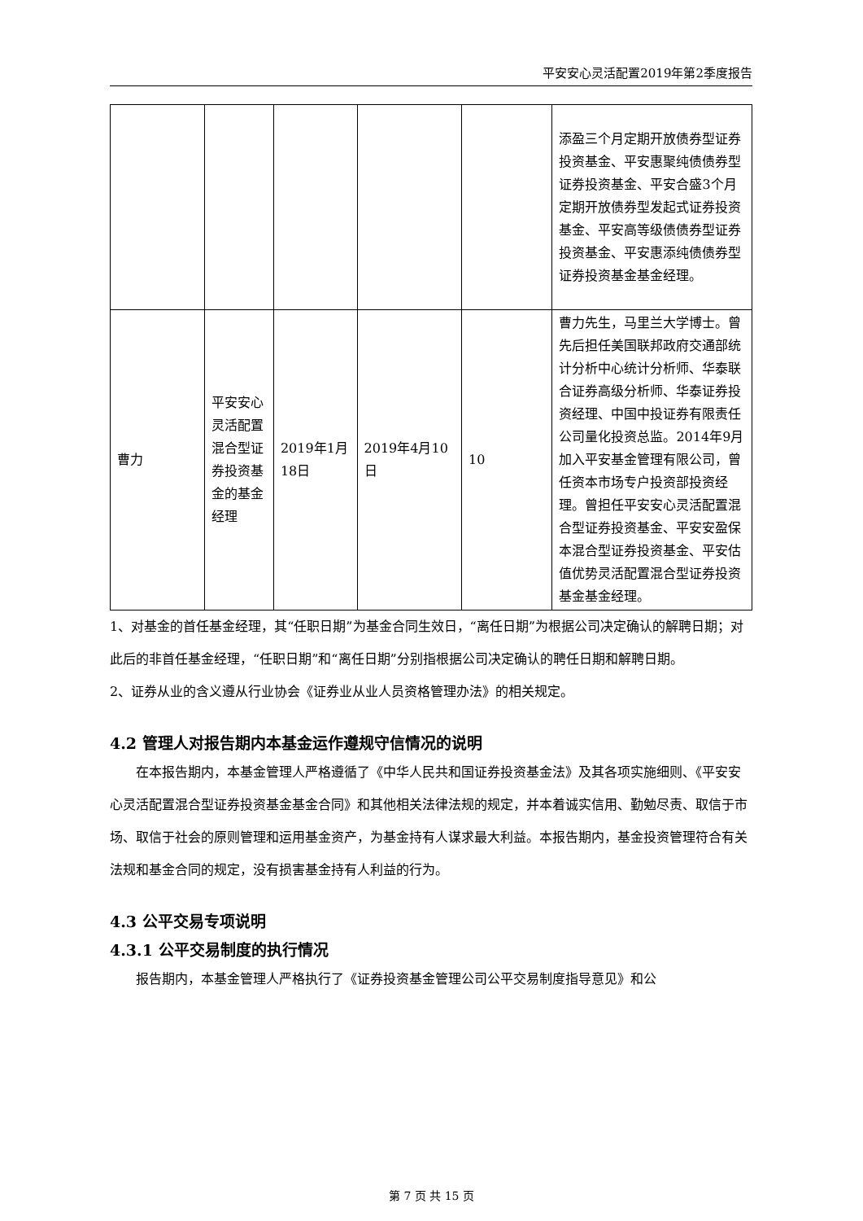平安安心灵活配置2019年第2季度报告
| | | | | | 添盈三个月定期开放债券型证券投资基金、平安惠聚纯债债券型证券投资基金、平安合盛3个月定期开放债券型发起式证券投资基金、平安高等级债债券型证券投资基金、平安惠添纯债债券型证券投资基金基金经理。 |
| 曹力 | 平安安心灵活配置混合型证券投资基金的基金经理 | 2019年1月18日 | 2019年4月10日 | 10 | 曹力先生，马里兰大学博士。曾先后担任美国联邦政府交通部统计分析中心统计分析师、华泰联合证券高级分析师、华泰证券投资经理、中国中投证券有限责任公司量化投资总监。2014年9月加入平安基金管理有限公司，曾任资本市场专户投资部投资经理。曾担任平安安心灵活配置混合型证券投资基金、平安安盈保本混合型证券投资基金、平安估值优势灵活配置混合型证券投资基金基金经理。 |
1、对基金的首任基金经理，其“任职日期”为基金合同生效日，“离任日期”为根据公司决定确认的解聘日期；对此后的非首任基金经理，“任职日期”和“离任日期”分别指根据公司决定确认的聘任日期和解聘日期。
2、证券从业的含义遵从行业协会《证券业从业人员资格管理办法》的相关规定。
4.2 管理人对报告期内本基金运作遵规守信情况的说明
在本报告期内，本基金管理人严格遵循了《中华人民共和国证券投资基金法》及其各项实施细则、《平安安心灵活配置混合型证券投资基金基金合同》和其他相关法律法规的规定，并本着诚实信用、勤勉尽责、取信于市场、取信于社会的原则管理和运用基金资产，为基金持有人谋求最大利益。本报告期内，基金投资管理符合有关法规和基金合同的规定，没有损害基金持有人利益的行为。
4.3 公平交易专项说明
4.3.1 公平交易制度的执行情况
报告期内，本基金管理人严格执行了《证券投资基金管理公司公平交易制度指导意见》和公
第 7 页 共 15 页